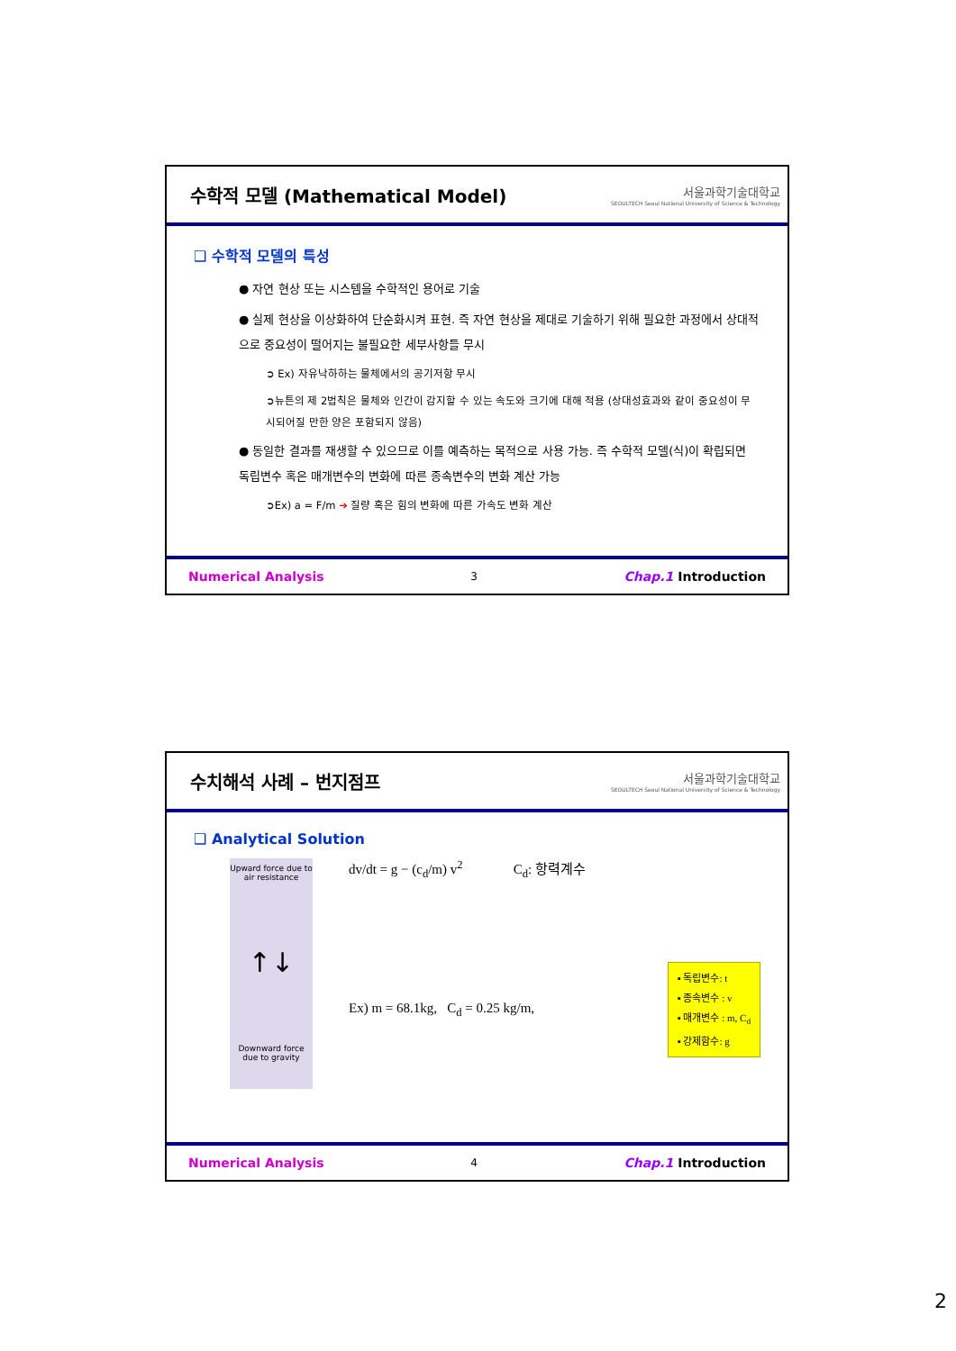수학적 모델 (Mathematical Model)
서울과학기술대학교
SEOULTECH Seoul National University of Science & Technology
❑ 수학적 모델의 특성
● 자연 현상 또는 시스템을 수학적인 용어로 기술
● 실제 현상을 이상화하여 단순화시켜 표현. 즉 자연 현상을 제대로 기술하기 위해 필요한 과정에서 상대적으로 중요성이 떨어지는 불필요한 세부사항들 무시
➲ Ex) 자유낙하하는 물체에서의 공기저항 무시
➲뉴튼의 제 2법칙은 물체와 인간이 감지할 수 있는 속도와 크기에 대해 적용 (상대성효과와 같이 중요성이 무시되어질 만한 양은 포함되지 않음)
● 동일한 결과를 재생할 수 있으므로 이를 예측하는 목적으로 사용 가능. 즉 수학적 모델(식)이 확립되면 독립변수 혹은 매개변수의 변화에 따른 종속변수의 변화 계산 가능
➲Ex) a = F/m ➔ 질량 혹은 힘의 변화에 따른 가속도 변화 계산
Numerical Analysis 3 Chap.1 Introduction
수치해석 사례 – 번지점프
서울과학기술대학교
SEOULTECH Seoul National University of Science & Technology
❑ Analytical Solution
Upward force due to air resistance
↑↓
Downward force due to gravity
dv/dt = g − (c<sub>d</sub>/m) v<sup>2</sup> C<sub>d</sub>: 항력계수
Ex) m = 68.1kg, C<sub>d</sub> = 0.25 kg/m,
▪ 독립변수: t
▪ 종속변수 : v
▪ 매개변수 : m, C<sub>d</sub>
▪ 강제함수: g
Numerical Analysis 4 Chap.1 Introduction
2